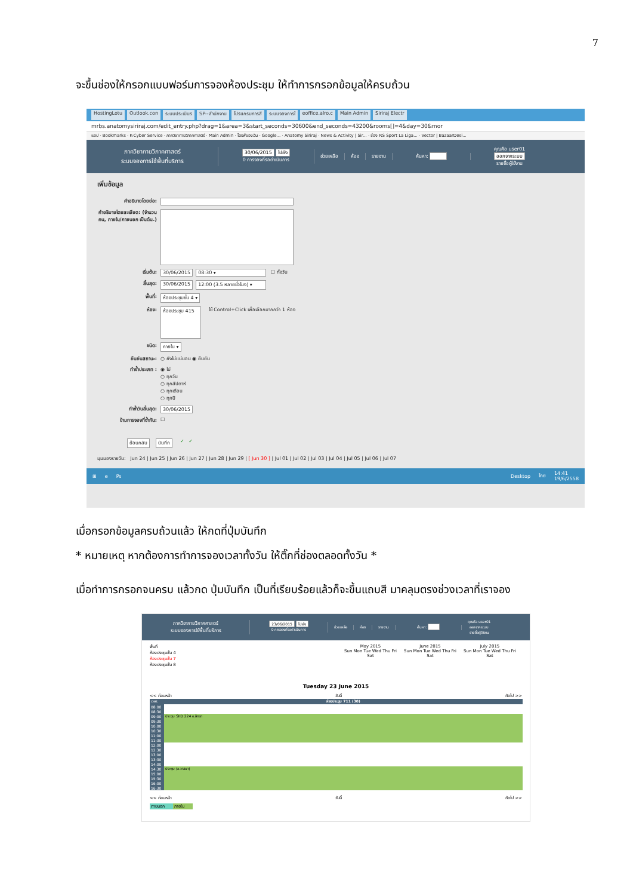7
จะขึ้นช่องให้กรอกแบบฟอร์มการจองห้องประชุม ให้ทำการกรอกข้อมูลให้ครบถ้วน
HostingLotu Outlook.con ระบบประเมินร SP--สำนักงาน โปรแกรมการสี ระบบจองการใ eoffice.alro.c Main Admin Siriraj Electr
mrbs.anatomysiriraj.com/edit_entry.php?drag=1&area=3&start_seconds=30600&end_seconds=43200&rooms[]=4&day=30&mor
แอป · Bookmarks · K-Cyber Service · ภาควิชากายวิภาคศาสตร์ · Main Admin · ไดรฟ์ของฉัน - Google... · Anatomy Siriraj · News & Activity | Sir... · ช่อง RS Sport La Liga... · Vector | BazaarDesi...
ภาควิชากายวิภาคศาสตร์
ระบบจองการใช้พื้นที่บริการ
30/06/2015 ไปยัง
0 การจองที่รอดำเนินการ
ช่วยเหลือ ห้อง รายงาน ค้นหา:
คุณคือ user01
ออกจากระบบ
รายชื่อผู้ใช้งาน
เพิ่มข้อมูล
คำอธิบายโดยย่อ:
คำอธิบายโดยละเอียด: (จำนวนคน, ภายใน/ภายนอก เป็นต้น.)
เริ่มต้น: 30/06/2015 08:30 ▾ ☐ ทั้งวัน
สิ้นสุด: 30/06/2015 12:00 (3.5 หลายชั่วโมง) ▾
พื้นที่: ห้องประชุมชั้น 4 ▾
ห้อง: ห้องประชุม 415 ใช้ Control+Click เพื่อเลือกมากกว่า 1 ห้อง
ชนิด: ภายใน ▾
ยืนยันสถานะ: ○ ยังไม่แน่นอน ◉ ยืนยัน
ทำซ้ำประเภท : ◉ ไม่
○ ทุกวัน
○ ทุกสัปดาห์
○ ทุกเดือน
○ ทุกปี
ทำซ้ำวันสิ้นสุด: 30/06/2015
ข้ามการจองที่ซ้ำกัน: ☐
ย้อนกลับ บันทึก ✓ ✓
มุมมองรายวัน: Jun 24 | Jun 25 | Jun 26 | Jun 27 | Jun 28 | Jun 29 | [ Jun 30 ] | Jul 01 | Jul 02 | Jul 03 | Jul 04 | Jul 05 | Jul 06 | Jul 07
⊞ e Ps Desktop ไทย 14:41
19/6/2558
เมื่อกรอกข้อมูลครบถ้วนแล้ว ให้กดที่ปุ่มบันทึก
* หมายเหตุ หากต้องการทำการจองเวลาทั้งวัน ให้ติ๊กที่ช่องตลอดทั้งวัน *
เมื่อทำการกรอกจนครบ แล้วกด ปุ่มบันทึก เป็นที่เรียบร้อยแล้วก็จะขึ้นแถบสี มาคลุมตรงช่วงเวลาที่เราจอง
ภาควิชากายวิภาคศาสตร์
ระบบจองการใช้พื้นที่บริการ
23/06/2015 ไปยัง
0 การจองที่รอดำเนินการ
ช่วยเหลือ ห้อง รายงาน ค้นหา:
คุณคือ user01
ออกจากระบบ
รายชื่อผู้ใช้งาน
พื้นที่
ห้องประชุมชั้น 4
ห้องประชุมชั้น 7
ห้องประชุมชั้น 8
May 2015
Sun Mon Tue Wed Thu Fri Sat
June 2015
Sun Mon Tue Wed Thu Fri Sat
July 2015
Sun Mon Tue Wed Thu Fri Sat
Tuesday 23 June 2015
<< ก่อนหน้า วันนี้ ถัดไป >>
| เวลา: | ห้องประชุม 711 (30) |
| 08:00 | |
| 08:30 | |
| 09:00 | ประชุม SIID 224 อ.ลิทธา |
| 09:30 | |
| 10:00 | |
| 10:30 | |
| 11:00 | |
| 11:30 | |
| 12:00 | |
| 12:30 | |
| 13:00 | |
| 13:30 | |
| 14:00 | |
| 14:30 | ประชุม (อ.วาสนา) |
| 15:00 | |
| 15:30 | |
| 16:00 | |
| 16:30 | |
<< ก่อนหน้า วันนี้ ถัดไป >>
ภายนอก ภายใน